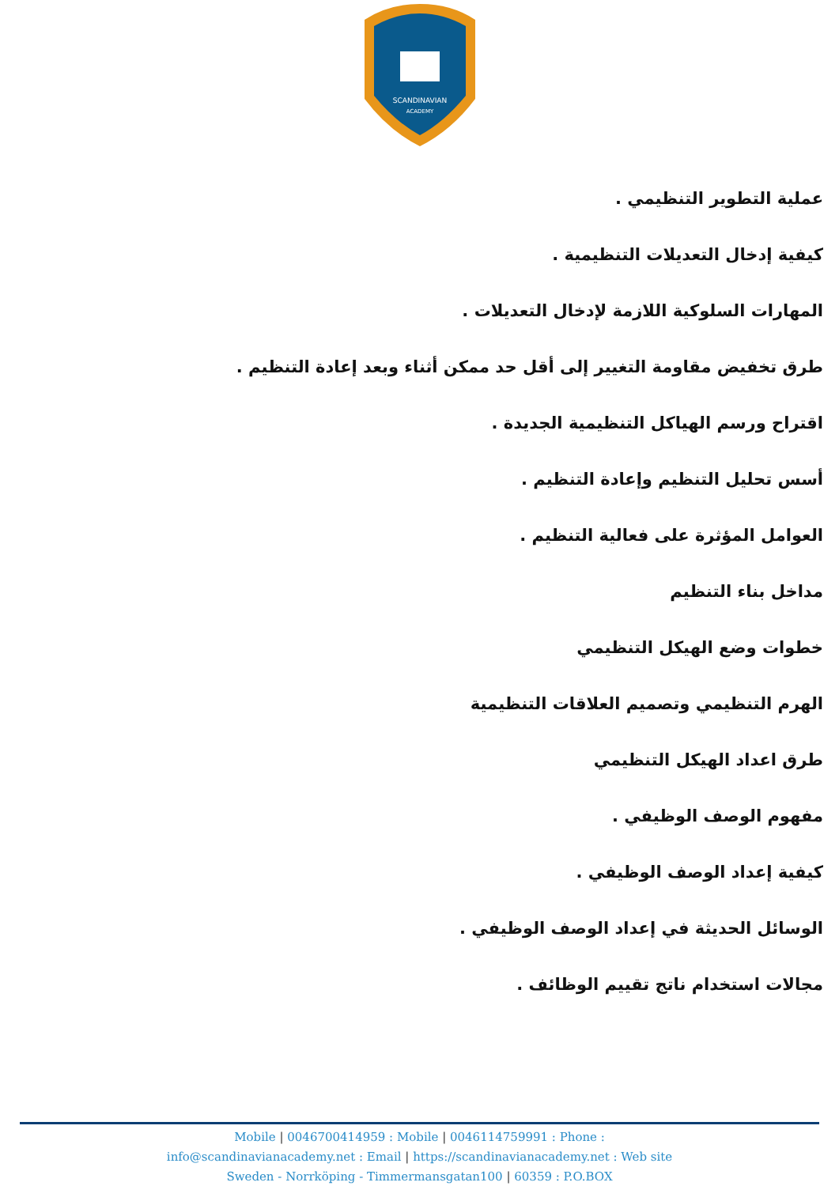SCANDINAVIAN
ACADEMY
عملية التطوير التنظيمي .
كيفية إدخال التعديلات التنظيمية .
المهارات السلوكية اللازمة لإدخال التعديلات .
طرق تخفيض مقاومة التغيير إلى أقل حد ممكن أثناء وبعد إعادة التنظيم .
اقتراح ورسم الهياكل التنظيمية الجديدة .
أسس تحليل التنظيم وإعادة التنظيم .
العوامل المؤثرة على فعالية التنظيم .
مداخل بناء التنظيم
خطوات وضع الهيكل التنظيمي
الهرم التنظيمي وتصميم العلاقات التنظيمية
طرق اعداد الهيكل التنظيمي
مفهوم الوصف الوظيفي .
كيفية إعداد الوصف الوظيفي .
الوسائل الحديثة في إعداد الوصف الوظيفي .
مجالات استخدام ناتج تقييم الوظائف .
Mobile | 0046700414959 : Mobile | 0046114759991 : Phone :
info@scandinavianacademy.net : Email | https://scandinavianacademy.net : Web site
Sweden - Norrköping - Timmermansgatan100 | 60359 : P.O.BOX